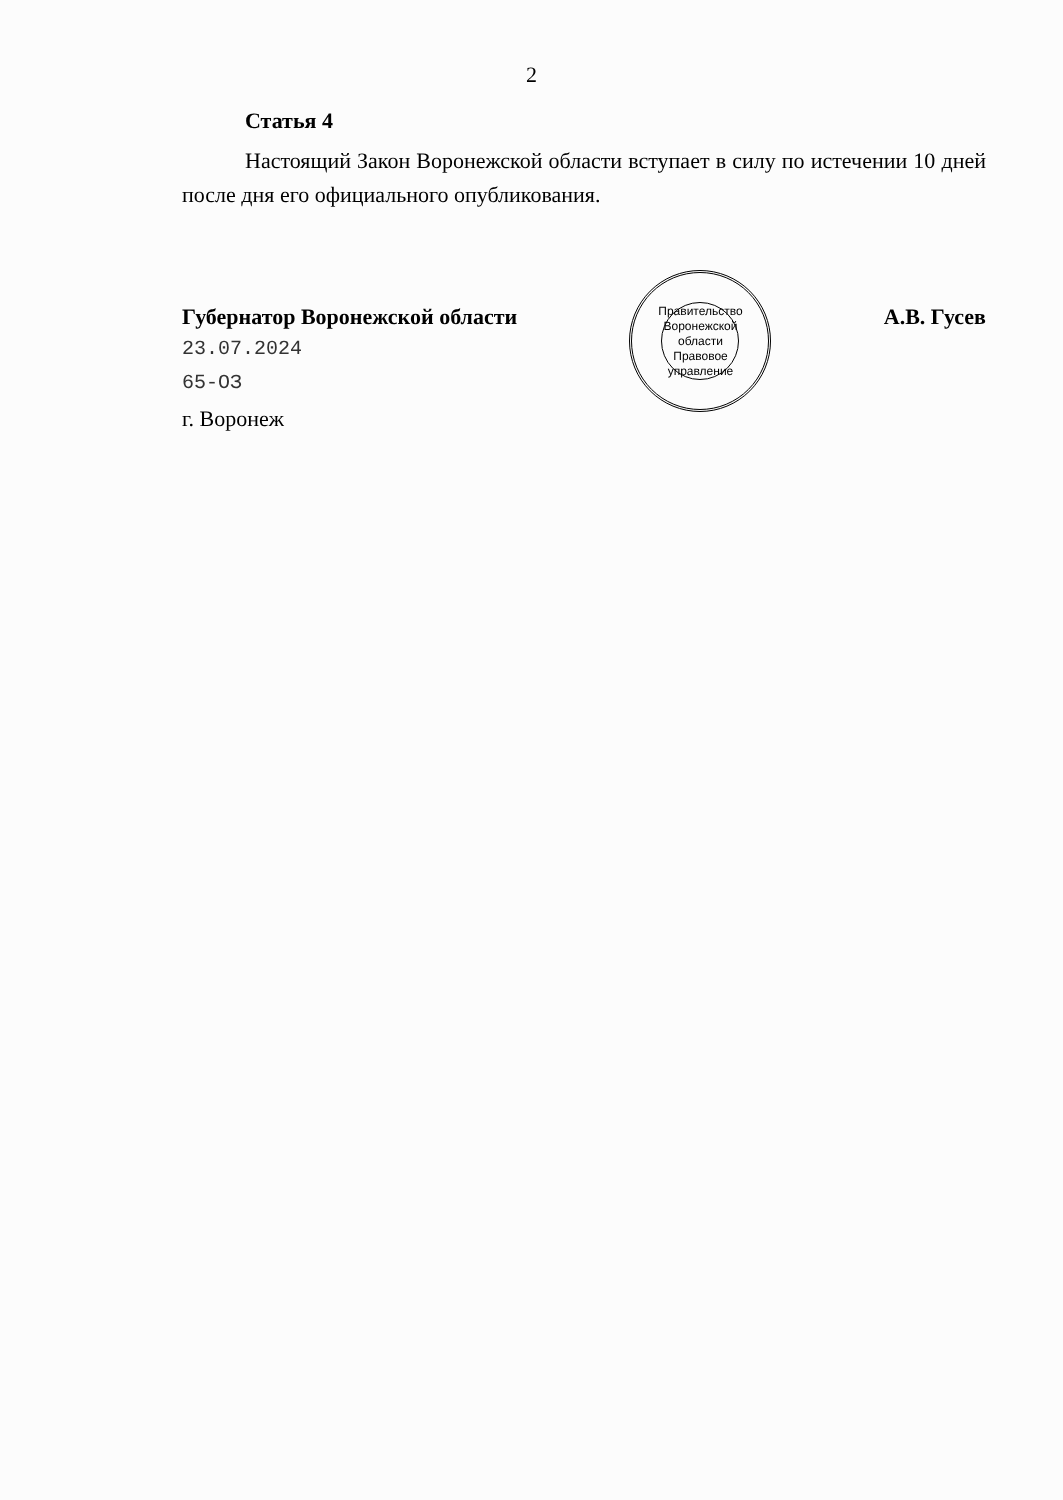2
Статья 4
Настоящий Закон Воронежской области вступает в силу по истечении 10 дней после дня его официального опубликования.
Губернатор Воронежской области
23.07.2024
65-ОЗ
г. Воронеж
Правительство Воронежской области Правовое управление
А.В. Гусев